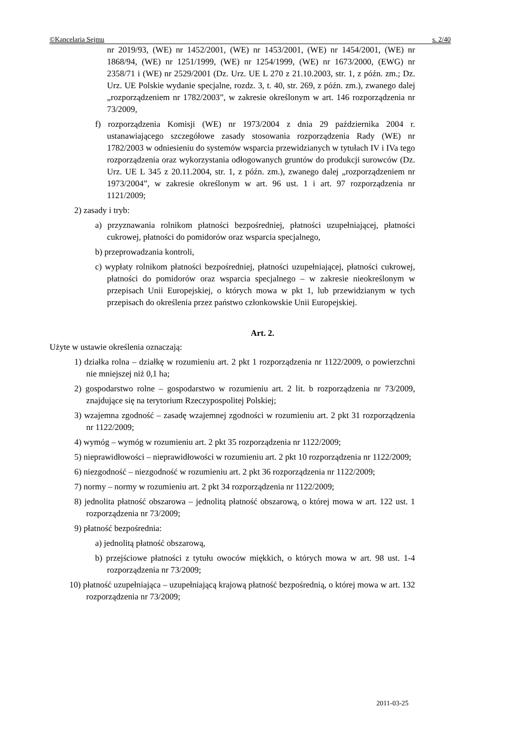©Kancelaria Sejmu s. 2/40
nr 2019/93, (WE) nr 1452/2001, (WE) nr 1453/2001, (WE) nr 1454/2001, (WE) nr 1868/94, (WE) nr 1251/1999, (WE) nr 1254/1999, (WE) nr 1673/2000, (EWG) nr 2358/71 i (WE) nr 2529/2001 (Dz. Urz. UE L 270 z 21.10.2003, str. 1, z późn. zm.; Dz. Urz. UE Polskie wydanie specjalne, rozdz. 3, t. 40, str. 269, z późn. zm.), zwanego dalej „rozporządzeniem nr 1782/2003”, w zakresie określonym w art. 146 rozporządzenia nr 73/2009,
f) rozporządzenia Komisji (WE) nr 1973/2004 z dnia 29 października 2004 r. ustanawiającego szczegółowe zasady stosowania rozporządzenia Rady (WE) nr 1782/2003 w odniesieniu do systemów wsparcia przewidzianych w tytułach IV i IVa tego rozporządzenia oraz wykorzystania odłogowanych gruntów do produkcji surowców (Dz. Urz. UE L 345 z 20.11.2004, str. 1, z późn. zm.), zwanego dalej „rozporządzeniem nr 1973/2004”, w zakresie określonym w art. 96 ust. 1 i art. 97 rozporządzenia nr 1121/2009;
2) zasady i tryb:
a) przyznawania rolnikom płatności bezpośredniej, płatności uzupełniającej, płatności cukrowej, płatności do pomidorów oraz wsparcia specjalnego,
b) przeprowadzania kontroli,
c) wypłaty rolnikom płatności bezpośredniej, płatności uzupełniającej, płatności cukrowej, płatności do pomidorów oraz wsparcia specjalnego – w zakresie nieokreślonym w przepisach Unii Europejskiej, o których mowa w pkt 1, lub przewidzianym w tych przepisach do określenia przez państwo członkowskie Unii Europejskiej.
Art. 2.
Użyte w ustawie określenia oznaczają:
1) działka rolna – działkę w rozumieniu art. 2 pkt 1 rozporządzenia nr 1122/2009, o powierzchni nie mniejszej niż 0,1 ha;
2) gospodarstwo rolne – gospodarstwo w rozumieniu art. 2 lit. b rozporządzenia nr 73/2009, znajdujące się na terytorium Rzeczypospolitej Polskiej;
3) wzajemna zgodność – zasadę wzajemnej zgodności w rozumieniu art. 2 pkt 31 rozporządzenia nr 1122/2009;
4) wymóg – wymóg w rozumieniu art. 2 pkt 35 rozporządzenia nr 1122/2009;
5) nieprawidłowości – nieprawidłowości w rozumieniu art. 2 pkt 10 rozporządzenia nr 1122/2009;
6) niezgodność – niezgodność w rozumieniu art. 2 pkt 36 rozporządzenia nr 1122/2009;
7) normy – normy w rozumieniu art. 2 pkt 34 rozporządzenia nr 1122/2009;
8) jednolita płatność obszarowa – jednolitą płatność obszarową, o której mowa w art. 122 ust. 1 rozporządzenia nr 73/2009;
9) płatność bezpośrednia:
a) jednolitą płatność obszarową,
b) przejściowe płatności z tytułu owoców miękkich, o których mowa w art. 98 ust. 1-4 rozporządzenia nr 73/2009;
10) płatność uzupełniająca – uzupełniającą krajową płatność bezpośrednią, o której mowa w art. 132 rozporządzenia nr 73/2009;
2011-03-25